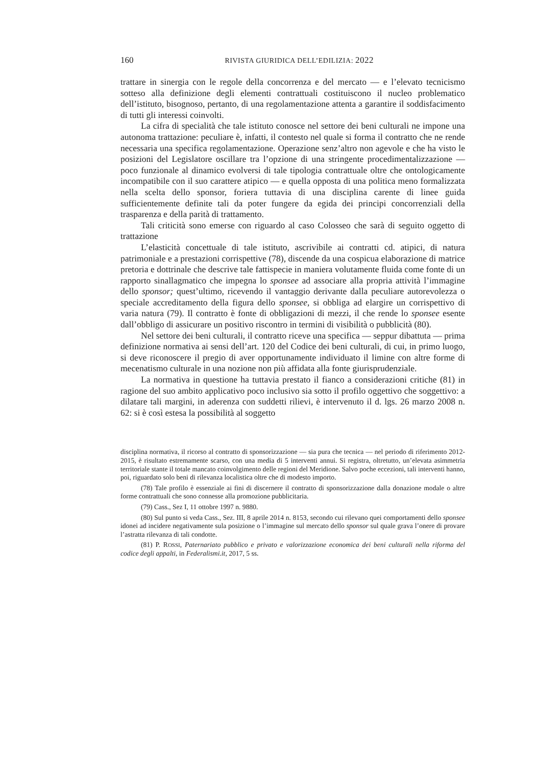160 RIVISTA GIURIDICA DELL’EDILIZIA: 2022
trattare in sinergia con le regole della concorrenza e del mercato — e l’elevato tecnicismo sotteso alla definizione degli elementi contrattuali costituiscono il nucleo problematico dell’istituto, bisognoso, pertanto, di una regolamentazione attenta a garantire il soddisfacimento di tutti gli interessi coinvolti.
La cifra di specialità che tale istituto conosce nel settore dei beni culturali ne impone una autonoma trattazione: peculiare è, infatti, il contesto nel quale si forma il contratto che ne rende necessaria una specifica regolamentazione. Operazione senz’altro non agevole e che ha visto le posizioni del Legislatore oscillare tra l’opzione di una stringente procedimentalizzazione — poco funzionale al dinamico evolversi di tale tipologia contrattuale oltre che ontologicamente incompatibile con il suo carattere atipico — e quella opposta di una politica meno formalizzata nella scelta dello sponsor, foriera tuttavia di una disciplina carente di linee guida sufficientemente definite tali da poter fungere da egida dei principi concorrenziali della trasparenza e della parità di trattamento.
Tali criticità sono emerse con riguardo al caso Colosseo che sarà di seguito oggetto di trattazione
L’elasticità concettuale di tale istituto, ascrivibile ai contratti cd. atipici, di natura patrimoniale e a prestazioni corrispettive (78), discende da una cospicua elaborazione di matrice pretoria e dottrinale che descrive tale fattispecie in maniera volutamente fluida come fonte di un rapporto sinallagmatico che impegna lo sponsee ad associare alla propria attività l’immagine dello sponsor; quest’ultimo, ricevendo il vantaggio derivante dalla peculiare autorevolezza o speciale accreditamento della figura dello sponsee, si obbliga ad elargire un corrispettivo di varia natura (79). Il contratto è fonte di obbligazioni di mezzi, il che rende lo sponsee esente dall’obbligo di assicurare un positivo riscontro in termini di visibilità o pubblicità (80).
Nel settore dei beni culturali, il contratto riceve una specifica — seppur dibattuta — prima definizione normativa ai sensi dell’art. 120 del Codice dei beni culturali, di cui, in primo luogo, si deve riconoscere il pregio di aver opportunamente individuato il limine con altre forme di mecenatismo culturale in una nozione non più affidata alla fonte giurisprudenziale.
La normativa in questione ha tuttavia prestato il fianco a considerazioni critiche (81) in ragione del suo ambito applicativo poco inclusivo sia sotto il profilo oggettivo che soggettivo: a dilatare tali margini, in aderenza con suddetti rilievi, è intervenuto il d. lgs. 26 marzo 2008 n. 62: si è così estesa la possibilità al soggetto
disciplina normativa, il ricorso al contratto di sponsorizzazione — sia pura che tecnica — nel periodo di riferimento 2012-2015, è risultato estremamente scarso, con una media di 5 interventi annui. Si registra, oltretutto, un’elevata asimmetria territoriale stante il totale mancato coinvolgimento delle regioni del Meridione. Salvo poche eccezioni, tali interventi hanno, poi, riguardato solo beni di rilevanza localistica oltre che di modesto importo.
(78) Tale profilo è essenziale ai fini di discernere il contratto di sponsorizzazione dalla donazione modale o altre forme contrattuali che sono connesse alla promozione pubblicitaria.
(79) Cass., Sez I, 11 ottobre 1997 n. 9880.
(80) Sul punto si veda Cass., Sez. III, 8 aprile 2014 n. 8153, secondo cui rilevano quei comportamenti dello sponsee idonei ad incidere negativamente sula posizione o l’immagine sul mercato dello sponsor sul quale grava l’onere di provare l’astratta rilevanza di tali condotte.
(81) P. ROSSI, Paternariato pubblico e privato e valorizzazione economica dei beni culturali nella riforma del codice degli appalti, in Federalismi.it, 2017, 5 ss.